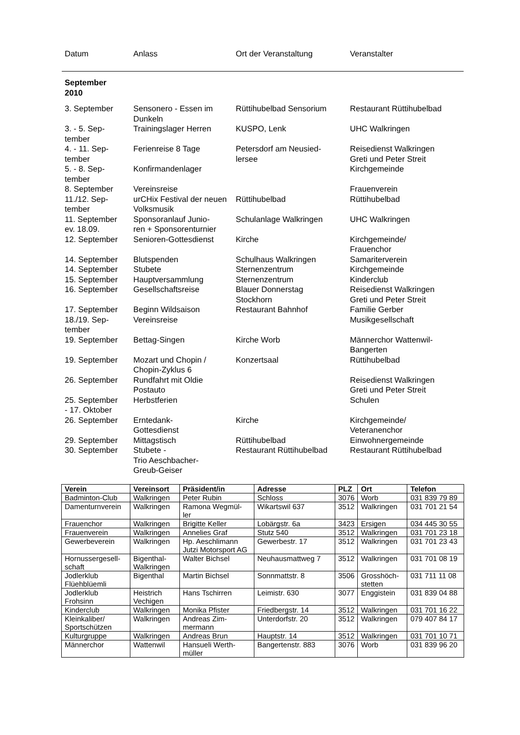| Datum | Anlass | Ort der Veranstaltung | Veranstalter |
| --- | --- | --- | --- |
| September 2010 | | | |
| 3. September | Sensonero - Essen im Dunkeln | Rüttihubelbad Sensorium | Restaurant Rüttihubelbad |
| 3. - 5. Sep- tember | Trainingslager Herren | KUSPO, Lenk | UHC Walkringen |
| 4. - 11. Sep- tember | Ferienreise 8 Tage | Petersdorf am Neusied- lersee | Reisedienst Walkringen Greti und Peter Streit |
| 5. - 8. Sep- tember | Konfirmandenlager | | Kirchgemeinde |
| 8. September | Vereinsreise | | Frauenverein |
| 11./12. Sep- tember | urCHix Festival der neuen Volksmusik | Rüttihubelbad | Rüttihubelbad |
| 11. September ev. 18.09. | Sponsoranlauf Junio- ren + Sponsorenturnier | Schulanlage Walkringen | UHC Walkringen |
| 12. September | Senioren-Gottesdienst | Kirche | Kirchgemeinde/ Frauenchor |
| 14. September | Blutspenden | Schulhaus Walkringen | Samariterverein |
| 14. September | Stubete | Sternenzentrum | Kirchgemeinde |
| 15. September | Hauptversammlung | Sternenzentrum | Kinderclub |
| 16. September | Gesellschaftsreise | Blauer Donnerstag Stockhorn | Reisedienst Walkringen Greti und Peter Streit |
| 17. September | Beginn Wildsaison | Restaurant Bahnhof | Familie Gerber |
| 18./19. Sep- tember | Vereinsreise | | Musikgesellschaft |
| 19. September | Bettag-Singen | Kirche Worb | Männerchor Wattenwil- Bangerten |
| 19. September | Mozart und Chopin / Chopin-Zyklus 6 | Konzertsaal | Rüttihubelbad |
| 26. September | Rundfahrt mit Oldie Postauto | | Reisedienst Walkringen Greti und Peter Streit |
| 25. September - 17. Oktober | Herbstferien | | Schulen |
| 26. September | Erntedank- Gottesdienst | Kirche | Kirchgemeinde/ Veteranenchor |
| 29. September | Mittagstisch | Rüttihubelbad | Einwohnergemeinde |
| 30. September | Stubete - Trio Aeschbacher- Greub-Geiser | Restaurant Rüttihubelbad | Restaurant Rüttihubelbad |
| Verein | Vereinsort | Präsident/in | Adresse | PLZ | Ort | Telefon |
| --- | --- | --- | --- | --- | --- | --- |
| Badminton-Club | Walkringen | Peter Rubin | Schloss | 3076 | Worb | 031 839 79 89 |
| Damenturnverein | Walkringen | Ramona Wegmül- ler | Wikartswil 637 | 3512 | Walkringen | 031 701 21 54 |
| Frauenchor | Walkringen | Brigitte Keller | Lobärgstr. 6a | 3423 | Ersigen | 034 445 30 55 |
| Frauenverein | Walkringen | Annelies Graf | Stutz 540 | 3512 | Walkringen | 031 701 23 18 |
| Gewerbeverein | Walkringen | Hp. Aeschlimann Jutzi Motorsport AG | Gewerbestr. 17 | 3512 | Walkringen | 031 701 23 43 |
| Hornussergesell- schaft | Bigenthal- Walkringen | Walter Bichsel | Neuhausmattweg 7 | 3512 | Walkringen | 031 701 08 19 |
| Jodlerklub Flüehblüemli | Bigenthal | Martin Bichsel | Sonnmattstr. 8 | 3506 | Grosshöch- stetten | 031 711 11 08 |
| Jodlerklub Frohsinn | Heistrich Vechigen | Hans Tschirren | Leimistr. 630 | 3077 | Enggistein | 031 839 04 88 |
| Kinderclub | Walkringen | Monika Pfister | Friedbergstr. 14 | 3512 | Walkringen | 031 701 16 22 |
| Kleinkaliber/ Sportschützen | Walkringen | Andreas Zim- mermann | Unterdorfstr. 20 | 3512 | Walkringen | 079 407 84 17 |
| Kulturgruppe | Walkringen | Andreas Brun | Hauptstr. 14 | 3512 | Walkringen | 031 701 10 71 |
| Männerchor | Wattenwil | Hansueli Werth- müller | Bangertenstr. 883 | 3076 | Worb | 031 839 96 20 |